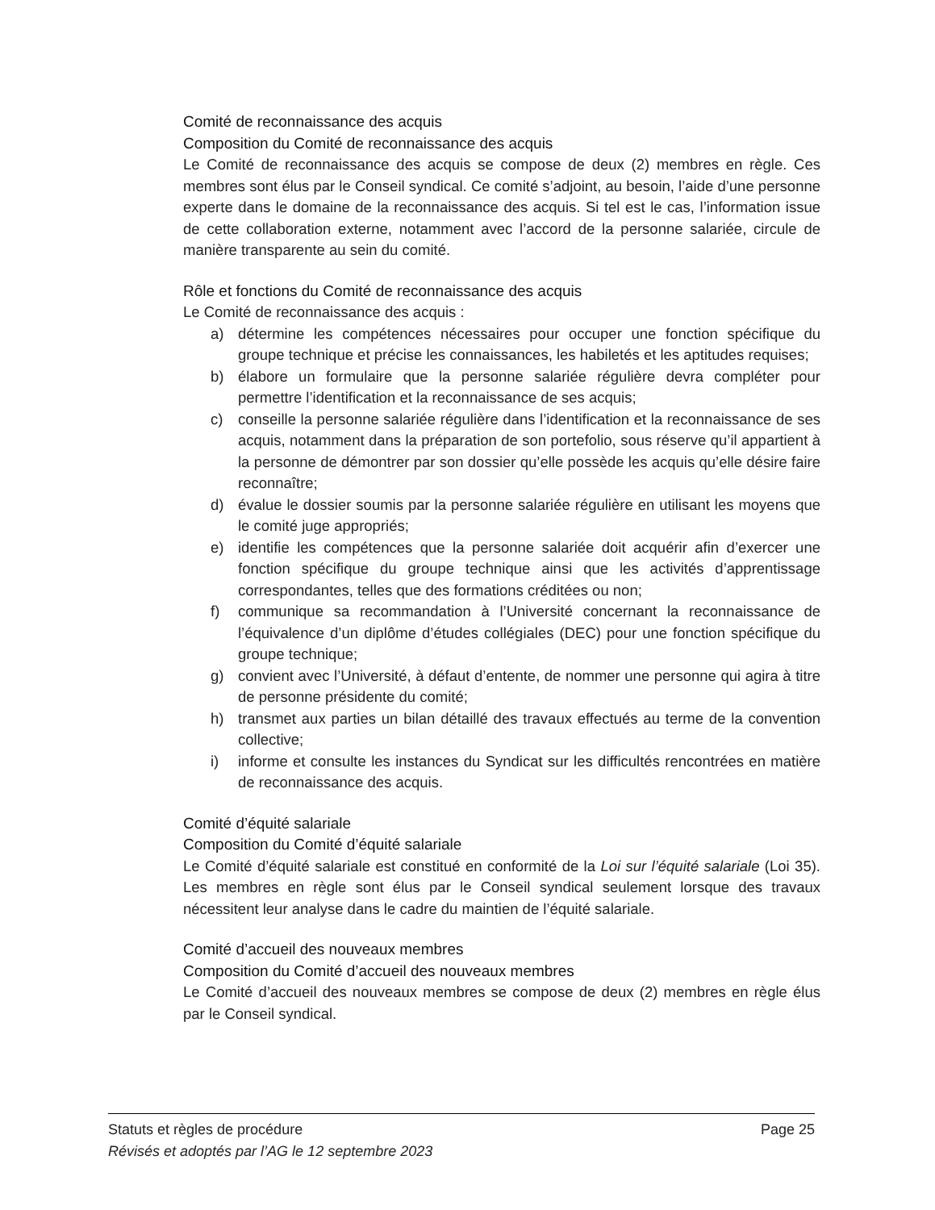Comité de reconnaissance des acquis
Composition du Comité de reconnaissance des acquis
Le Comité de reconnaissance des acquis se compose de deux (2) membres en règle. Ces membres sont élus par le Conseil syndical. Ce comité s’adjoint, au besoin, l’aide d’une personne experte dans le domaine de la reconnaissance des acquis. Si tel est le cas, l’information issue de cette collaboration externe, notamment avec l’accord de la personne salariée, circule de manière transparente au sein du comité.
Rôle et fonctions du Comité de reconnaissance des acquis
Le Comité de reconnaissance des acquis :
a) détermine les compétences nécessaires pour occuper une fonction spécifique du groupe technique et précise les connaissances, les habiletés et les aptitudes requises;
b) élabore un formulaire que la personne salariée régulière devra compléter pour permettre l’identification et la reconnaissance de ses acquis;
c) conseille la personne salariée régulière dans l’identification et la reconnaissance de ses acquis, notamment dans la préparation de son portefolio, sous réserve qu’il appartient à la personne de démontrer par son dossier qu’elle possède les acquis qu’elle désire faire reconnaître;
d) évalue le dossier soumis par la personne salariée régulière en utilisant les moyens que le comité juge appropriés;
e) identifie les compétences que la personne salariée doit acquérir afin d’exercer une fonction spécifique du groupe technique ainsi que les activités d’apprentissage correspondantes, telles que des formations créditées ou non;
f) communique sa recommandation à l’Université concernant la reconnaissance de l’équivalence d’un diplôme d’études collégiales (DEC) pour une fonction spécifique du groupe technique;
g) convient avec l’Université, à défaut d’entente, de nommer une personne qui agira à titre de personne présidente du comité;
h) transmet aux parties un bilan détaillé des travaux effectués au terme de la convention collective;
i) informe et consulte les instances du Syndicat sur les difficultés rencontrées en matière de reconnaissance des acquis.
Comité d’équité salariale
Composition du Comité d’équité salariale
Le Comité d’équité salariale est constitué en conformité de la Loi sur l’équité salariale (Loi 35). Les membres en règle sont élus par le Conseil syndical seulement lorsque des travaux nécessitent leur analyse dans le cadre du maintien de l’équité salariale.
Comité d’accueil des nouveaux membres
Composition du Comité d’accueil des nouveaux membres
Le Comité d’accueil des nouveaux membres se compose de deux (2) membres en règle élus par le Conseil syndical.
Statuts et règles de procédure Page 25
Révisés et adoptés par l’AG le 12 septembre 2023